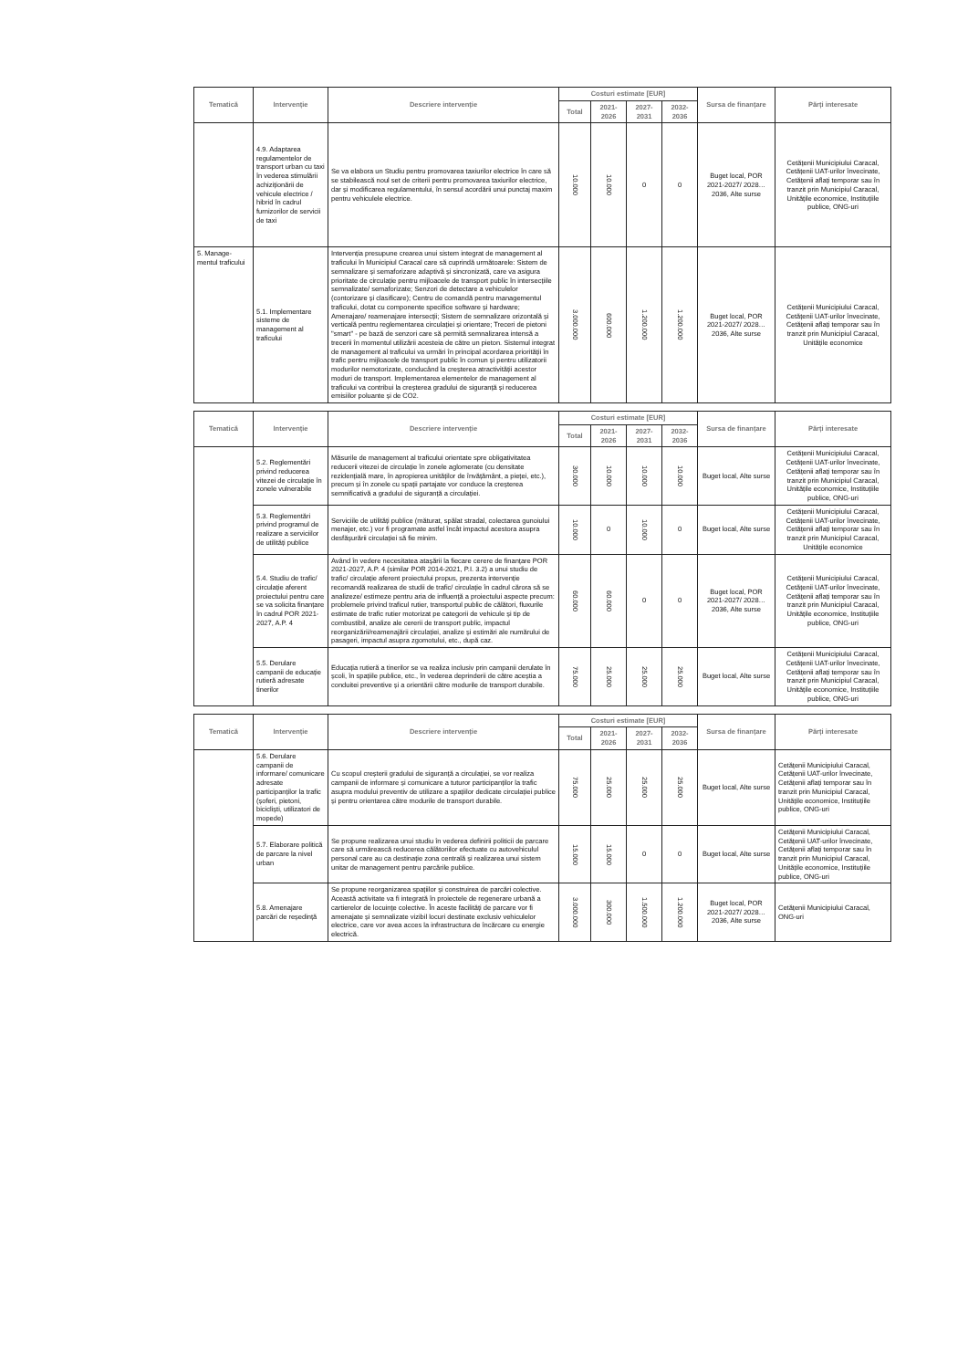| Tematică | Intervenție | Descriere intervenție | Costuri estimate [EUR] | | | | Sursa de finanțare | Părți interesate |
| --- | --- | --- | --- | --- | --- | --- | --- | --- |
| | | | Total | 2021-2026 | 2027-2031 | 2032-2036 | | |
| | 4.9. Adaptarea regulamentelor de transport urban cu taxi în vederea stimulării achiziționării de vehicule electrice / hibrid în cadrul furnizorilor de servicii de taxi | Se va elabora un Studiu pentru promovarea taxiurilor electrice în care să se stabilească noul set de criterii pentru promovarea taxiurilor electrice, dar și modificarea regulamentului, în sensul acordării unui punctaj maxim pentru vehiculele electrice. | 10.000 | 10.000 | 0 | 0 | Buget local, POR 2021-2027/ 2028…2036, Alte surse | Cetățenii Municipiului Caracal, Cetățenii UAT-urilor învecinate, Cetățenii aflați temporar sau în tranzit prin Municipiul Caracal, Unitățile economice, Instituțiile publice, ONG-uri |
| 5. Manage-mentul traficului | 5.1. Implementare sisteme de management al traficului | Intervenția presupune crearea unui sistem integrat de management al traficului în Municipiul Caracal care să cuprindă următoarele: Sistem de semnalizare și semaforizare adaptivă și sincronizată, care va asigura prioritate de circulație pentru mijloacele de transport public în intersecțiile semnalizate/ semaforizate; Senzori de detectare a vehiculelor (contorizare și clasificare); Centru de comandă pentru managementul traficului, dotat cu componente specifice software și hardware; Amenajare/ reamenajare intersecții; Sistem de semnalizare orizontală și verticală pentru reglementarea circulației și orientare; Treceri de pietoni "smart" - pe bază de senzori care să permită semnalizarea intensă a trecerii în momentul utilizării acesteia de către un pieton. Sistemul integrat de management al traficului va urmări în principal acordarea priorității în trafic pentru mijloacele de transport public în comun și pentru utilizatorii modurilor nemotorizate, conducând la creșterea atractivității acestor moduri de transport. Implementarea elementelor de management al traficului va contribui la creșterea gradului de siguranță și reducerea emisiilor poluante și de CO2. | 3.000.000 | 600.000 | 1.200.000 | 1.200.000 | Buget local, POR 2021-2027/ 2028…2036, Alte surse | Cetățenii Municipiului Caracal, Cetățenii UAT-urilor învecinate, Cetățenii aflați temporar sau în tranzit prin Municipiul Caracal, Unitățile economice |
| Tematică | Intervenție | Descriere intervenție | Costuri estimate [EUR] | | | | Sursa de finanțare | Părți interesate |
| --- | --- | --- | --- | --- | --- | --- | --- | --- |
| | | | Total | 2021-2026 | 2027-2031 | 2032-2036 | | |
| | 5.2. Reglementări privind reducerea vitezei de circulație în zonele vulnerabile | Măsurile de management al traficului orientate spre obligativitatea reducerii vitezei de circulație în zonele aglomerate (cu densitate rezidențială mare, în apropierea unităților de învățământ, a pieței, etc.), precum și în zonele cu spații partajate vor conduce la creșterea semnificativă a gradului de siguranță a circulației. | 30.000 | 10.000 | 10.000 | 10.000 | Buget local, Alte surse | Cetățenii Municipiului Caracal, Cetățenii UAT-urilor învecinate, Cetățenii aflați temporar sau în tranzit prin Municipiul Caracal, Unitățile economice, Instituțiile publice, ONG-uri |
| | 5.3. Reglementări privind programul de realizare a serviciilor de utilități publice | Serviciile de utilități publice (măturat, spălat stradal, colectarea gunoiului menajer, etc.) vor fi programate astfel încât impactul acestora asupra desfășurării circulației să fie minim. | 10.000 | 0 | 10.000 | 0 | Buget local, Alte surse | Cetățenii Municipiului Caracal, Cetățenii UAT-urilor învecinate, Cetățenii aflați temporar sau în tranzit prin Municipiul Caracal, Unitățile economice |
| | 5.4. Studiu de trafic/ circulație aferent proiectului pentru care se va solicita finanțare în cadrul POR 2021-2027, A.P. 4 | Având în vedere necesitatea atașării la fiecare cerere de finanțare POR 2021-2027, A.P. 4 (similar POR 2014-2021, P.I. 3.2) a unui studiu de trafic/ circulație aferent proiectului propus, prezenta intervenție recomandă realizarea de studii de trafic/ circulație în cadrul cărora să se analizeze/ estimeze pentru aria de influență a proiectului aspecte precum: problemele privind traficul rutier, transportul public de călători, fluxurile estimate de trafic rutier motorizat pe categorii de vehicule și tip de combustibil, analize ale cererii de transport public, impactul reorganizării/reamenajării circulației, analize și estimări ale numărului de pasageri, impactul asupra zgomotului, etc., după caz. | 60.000 | 60.000 | 0 | 0 | Buget local, POR 2021-2027/ 2028…2036, Alte surse | Cetățenii Municipiului Caracal, Cetățenii UAT-urilor învecinate, Cetățenii aflați temporar sau în tranzit prin Municipiul Caracal, Unitățile economice, Instituțiile publice, ONG-uri |
| | 5.5. Derulare campanii de educație rutieră adresate tinerilor | Educația rutieră a tinerilor se va realiza inclusiv prin campanii derulate în școli, în spațiile publice, etc., în vederea deprinderii de către aceștia a conduitei preventive și a orientării către modurile de transport durabile. | 75.000 | 25.000 | 25.000 | 25.000 | Buget local, Alte surse | Cetățenii Municipiului Caracal, Cetățenii UAT-urilor învecinate, Cetățenii aflați temporar sau în tranzit prin Municipiul Caracal, Unitățile economice, Instituțiile publice, ONG-uri |
| Tematică | Intervenție | Descriere intervenție | Costuri estimate [EUR] | | | | Sursa de finanțare | Părți interesate |
| --- | --- | --- | --- | --- | --- | --- | --- | --- |
| | | | Total | 2021-2026 | 2027-2031 | 2032-2036 | | |
| | 5.6. Derulare campanii de informare/ comunicare adresate participanților la trafic (șoferi, pietoni, bicicliști, utilizatori de mopede) | Cu scopul creșterii gradului de siguranță a circulației, se vor realiza campanii de informare și comunicare a tuturor participanților la trafic asupra modului preventiv de utilizare a spațiilor dedicate circulației publice și pentru orientarea către modurile de transport durabile. | 75.000 | 25.000 | 25.000 | 25.000 | Buget local, Alte surse | Cetățenii Municipiului Caracal, Cetățenii UAT-urilor învecinate, Cetățenii aflați temporar sau în tranzit prin Municipiul Caracal, Unitățile economice, Instituțiile publice, ONG-uri |
| | 5.7. Elaborare politică de parcare la nivel urban | Se propune realizarea unui studiu în vederea definirii politicii de parcare care să urmărească reducerea călătoriilor efectuate cu autovehiculul personal care au ca destinație zona centrală și realizarea unui sistem unitar de management pentru parcările publice. | 15.000 | 15.000 | 0 | 0 | Buget local, Alte surse | Cetățenii Municipiului Caracal, Cetățenii UAT-urilor învecinate, Cetățenii aflați temporar sau în tranzit prin Municipiul Caracal, Unitățile economice, Instituțiile publice, ONG-uri |
| | 5.8. Amenajare parcări de reședință | Se propune reorganizarea spațiilor și construirea de parcări colective. Această activitate va fi integrată în proiectele de regenerare urbană a cartierelor de locuințe colective. În aceste facilități de parcare vor fi amenajate și semnalizate vizibil locuri destinate exclusiv vehiculelor electrice, care vor avea acces la infrastructura de încărcare cu energie electrică. | 3.000.000 | 300.000 | 1.500.000 | 1.200.000 | Buget local, POR 2021-2027/ 2028…2036, Alte surse | Cetățenii Municipiului Caracal, ONG-uri |